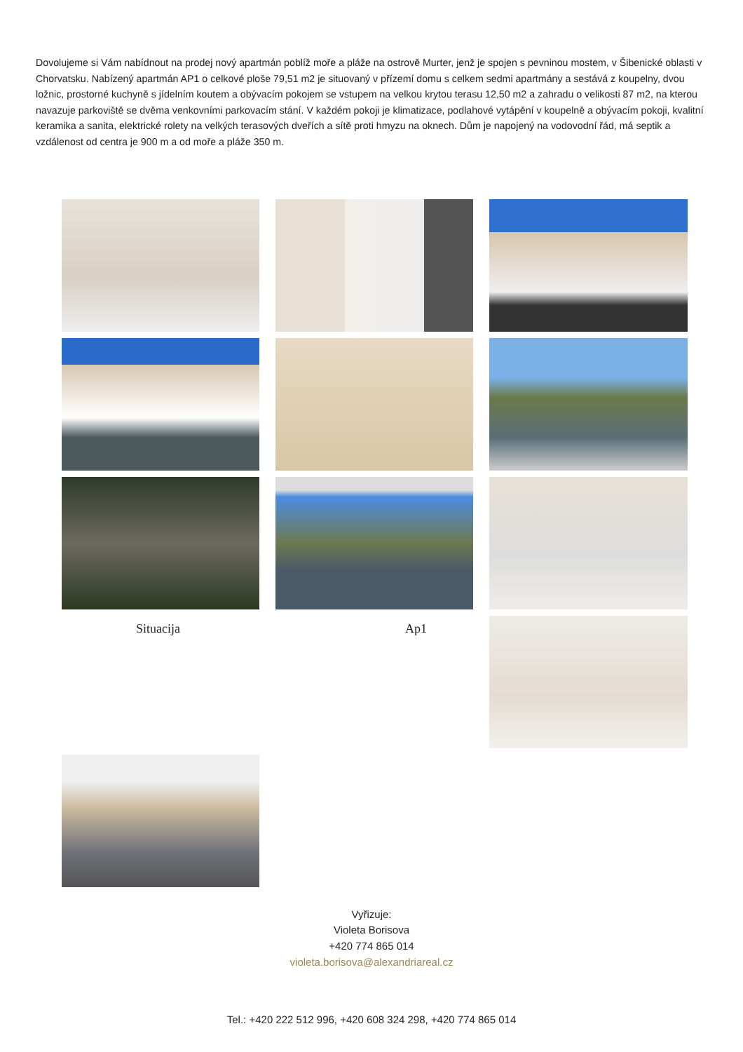Dovolujeme si Vám nabídnout na prodej nový apartmán poblíž moře a pláže na ostrově Murter, jenž je spojen s pevninou mostem, v Šibenické oblasti v Chorvatsku. Nabízený apartmán AP1 o celkové ploše 79,51 m2 je situovaný v přízemí domu s celkem sedmi apartmány a sestává z koupelny, dvou ložnic, prostorné kuchyně s jídelním koutem a obývacím pokojem se vstupem na velkou krytou terasu 12,50 m2 a zahradu o velikosti 87 m2, na kterou navazuje parkoviště se dvěma venkovními parkovacím stání. V každém pokoji je klimatizace, podlahové vytápění v koupelně a obývacím pokoji, kvalitní keramika a sanita, elektrické rolety na velkých terasových dveřích a sítě proti hmyzu na oknech. Dům je napojený na vodovodní řád, má septik a vzdálenost od centra je 900 m a od moře a pláže 350 m.
Situacija
Ap1
Vyřizuje:
Violeta Borisova
+420 774 865 014
violeta.borisova@alexandriareal.cz
Tel.: +420 222 512 996, +420 608 324 298, +420 774 865 014